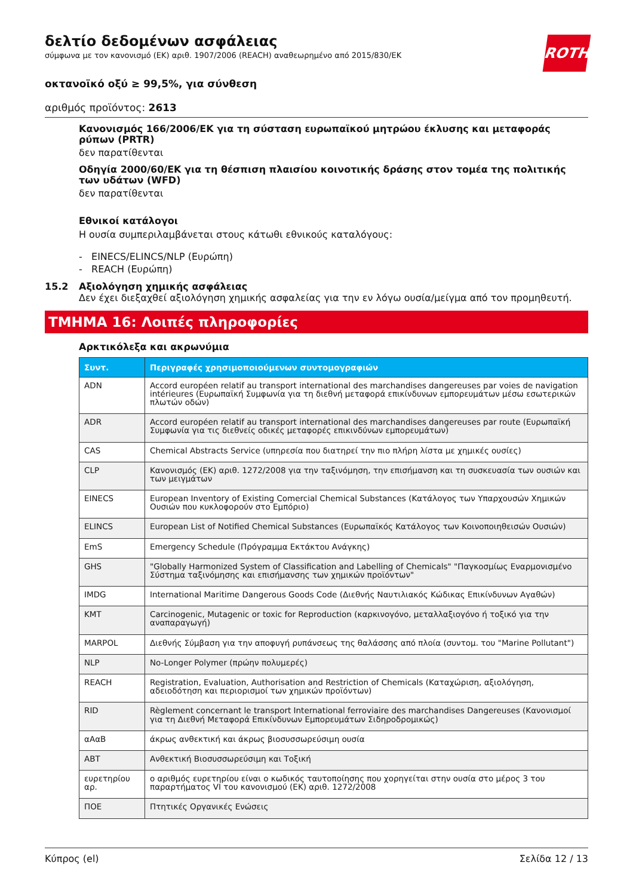ROTH
δελτίο δεδομένων ασφάλειας
σύμφωνα με τον κανονισμό (ΕΚ) αριθ. 1907/2006 (REACH) αναθεωρημένο από 2015/830/ΕΚ
οκτανοϊκό οξύ ≥ 99,5%, για σύνθεση
αριθμός προϊόντος: 2613
Κανονισμός 166/2006/ΕΚ για τη σύσταση ευρωπαϊκού μητρώου έκλυσης και μεταφοράς ρύπων (PRTR)
δεν παρατίθενται
Οδηγία 2000/60/ΕΚ για τη θέσπιση πλαισίου κοινοτικής δράσης στον τομέα της πολιτικής των υδάτων (WFD)
δεν παρατίθενται
Εθνικοί κατάλογοι
Η ουσία συμπεριλαμβάνεται στους κάτωθι εθνικούς καταλόγους:
- EINECS/ELINCS/NLP (Ευρώπη)
- REACH (Ευρώπη)
15.2 Αξιολόγηση χημικής ασφάλειας
Δεν έχει διεξαχθεί αξιολόγηση χημικής ασφαλείας για την εν λόγω ουσία/μείγμα από τον προμηθευτή.
ΤΜΗΜΑ 16: Λοιπές πληροφορίες
Αρκτικόλεξα και ακρωνύμια
| Συντ. | Περιγραφές χρησιμοποιούμενων συντομογραφιών |
| --- | --- |
| ADN | Accord européen relatif au transport international des marchandises dangereuses par voies de navigation intérieures (Ευρωπαϊκή Συμφωνία για τη διεθνή μεταφορά επικίνδυνων εμπορευμάτων μέσω εσωτερικών πλωτών οδών) |
| ADR | Accord européen relatif au transport international des marchandises dangereuses par route (Ευρωπαϊκή Συμφωνία για τις διεθνείς οδικές μεταφορές επικινδύνων εμπορευμάτων) |
| CAS | Chemical Abstracts Service (υπηρεσία που διατηρεί την πιο πλήρη λίστα με χημικές ουσίες) |
| CLP | Κανονισμός (ΕΚ) αριθ. 1272/2008 για την ταξινόμηση, την επισήμανση και τη συσκευασία των ουσιών και των μειγμάτων |
| EINECS | European Inventory of Existing Comercial Chemical Substances (Κατάλογος των Υπαρχουσών Χημικών Ουσιών που κυκλοφορούν στο Εμπόριο) |
| ELINCS | European List of Notified Chemical Substances (Ευρωπαϊκός Κατάλογος των Κοινοποιηθεισών Ουσιών) |
| EmS | Emergency Schedule (Πρόγραμμα Εκτάκτου Ανάγκης) |
| GHS | "Globally Harmonized System of Classification and Labelling of Chemicals" "Παγκοσμίως Εναρμονισμένο Σύστημα ταξινόμησης και επισήμανσης των χημικών προϊόντων" |
| IMDG | International Maritime Dangerous Goods Code (Διεθνής Ναυτιλιακός Κώδικας Επικίνδυνων Αγαθών) |
| KMT | Carcinogenic, Mutagenic or toxic for Reproduction (καρκινογόνο, μεταλλαξιογόνο ή τοξικό για την αναπαραγωγή) |
| MARPOL | Διεθνής Σύμβαση για την αποφυγή ρυπάνσεως της θαλάσσης από πλοία (συντομ. του "Marine Pollutant") |
| NLP | No-Longer Polymer (πρώην πολυμερές) |
| REACH | Registration, Evaluation, Authorisation and Restriction of Chemicals (Καταχώριση, αξιολόγηση, αδειοδότηση και περιορισμοί των χημικών προϊόντων) |
| RID | Règlement concernant le transport International ferroviaire des marchandises Dangereuses (Κανονισμοί για τη Διεθνή Μεταφορά Επικίνδυνων Εμπορευμάτων Σιδηροδρομικώς) |
| αΑαΒ | άκρως ανθεκτική και άκρως βιοσυσσωρεύσιμη ουσία |
| ΑΒΤ | Ανθεκτική Βιοσυσσωρεύσιμη και Τοξική |
| ευρετηρίου αρ. | ο αριθμός ευρετηρίου είναι ο κωδικός ταυτοποίησης που χορηγείται στην ουσία στο μέρος 3 του παραρτήματος VI του κανονισμού (ΕΚ) αριθ. 1272/2008 |
| ΠΟΕ | Πτητικές Οργανικές Ενώσεις |
Κύπρος (el) Σελίδα 12 / 13